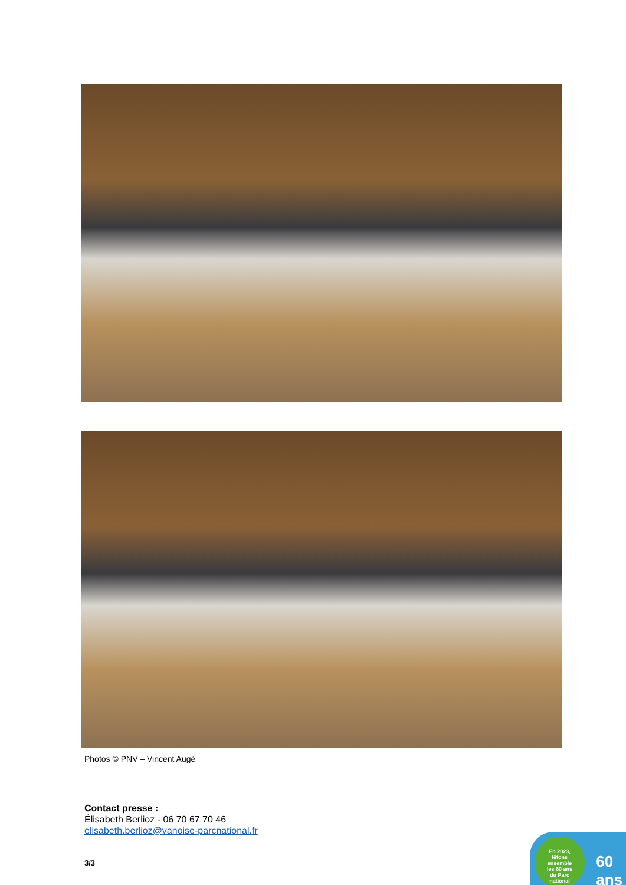Photos © PNV – Vincent Augé
Contact presse :
Élisabeth Berlioz - 06 70 67 70 46
elisabeth.berlioz@vanoise-parcnational.fr
3/3
En 2023,
fêtons
ensemble
les 60 ans
du Parc
national
60
ans